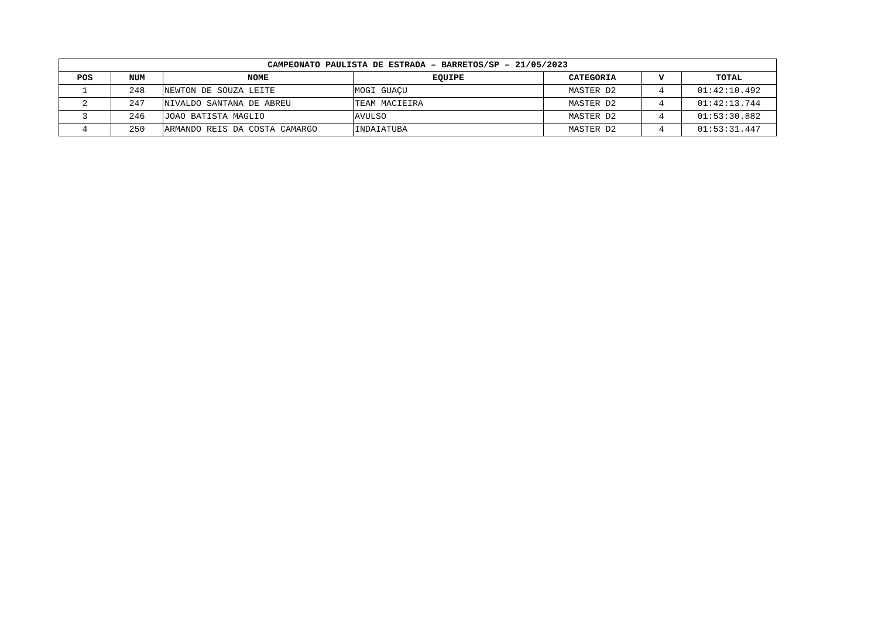| CAMPEONATO PAULISTA DE ESTRADA – BARRETOS/SP – 21/05/2023 | | | | | | |
| --- | --- | --- | --- | --- | --- | --- |
| POS | NUM | NOME | EQUIPE | CATEGORIA | V | TOTAL |
| 1 | 248 | NEWTON DE SOUZA LEITE | MOGI GUAÇU | MASTER D2 | 4 | 01:42:10.492 |
| 2 | 247 | NIVALDO SANTANA DE ABREU | TEAM MACIEIRA | MASTER D2 | 4 | 01:42:13.744 |
| 3 | 246 | JOAO BATISTA MAGLIO | AVULSO | MASTER D2 | 4 | 01:53:30.882 |
| 4 | 250 | ARMANDO REIS DA COSTA CAMARGO | INDAIATUBA | MASTER D2 | 4 | 01:53:31.447 |